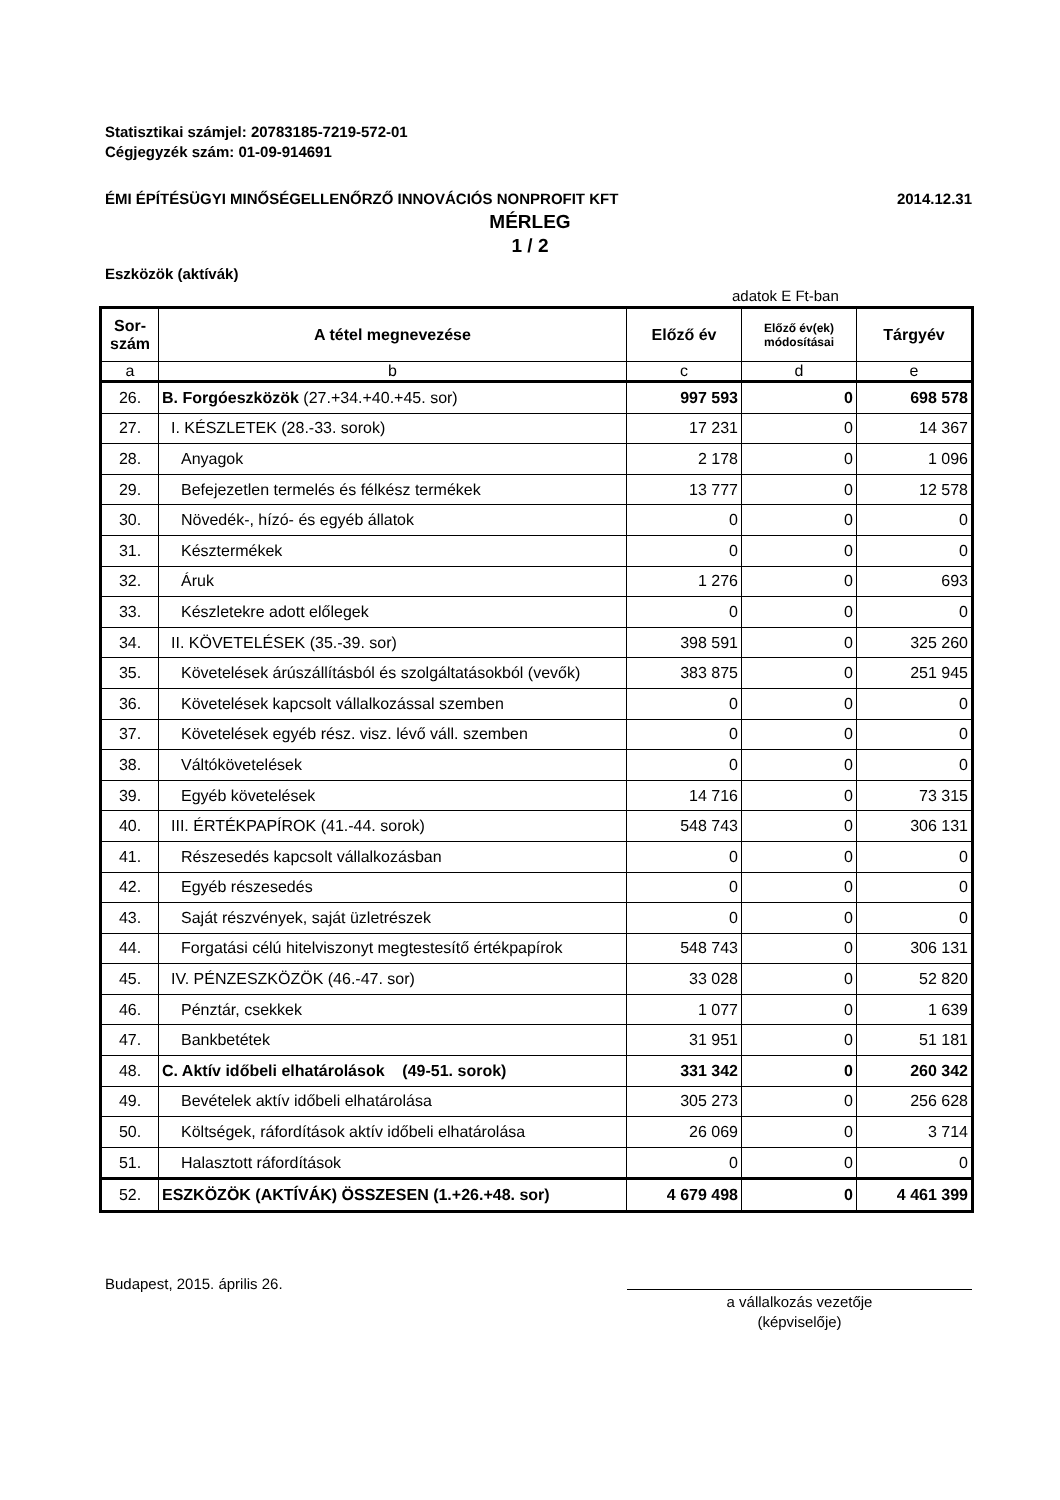Statisztikai számjel: 20783185-7219-572-01
Cégjegyzék szám: 01-09-914691
ÉMI ÉPÍTÉSÜGYI MINŐSÉGELLENŐRZŐ INNOVÁCIÓS NONPROFIT KFT 2014.12.31
MÉRLEG
1 / 2
Eszközök (aktívák)
adatok E Ft-ban
| Sor- szám | A tétel megnevezése | Előző év | Előző év(ek) módosításai | Tárgyév |
| --- | --- | --- | --- | --- |
| a | b | c | d | e |
| 26. | B. Forgóeszközök (27.+34.+40.+45. sor) | 997 593 | 0 | 698 578 |
| 27. | I. KÉSZLETEK (28.-33. sorok) | 17 231 | 0 | 14 367 |
| 28. | Anyagok | 2 178 | 0 | 1 096 |
| 29. | Befejezetlen termelés és félkész termékek | 13 777 | 0 | 12 578 |
| 30. | Növedék-, hízó- és egyéb állatok | 0 | 0 | 0 |
| 31. | Késztermékek | 0 | 0 | 0 |
| 32. | Áruk | 1 276 | 0 | 693 |
| 33. | Készletekre adott előlegek | 0 | 0 | 0 |
| 34. | II. KÖVETELÉSEK (35.-39. sor) | 398 591 | 0 | 325 260 |
| 35. | Követelések árúszállításból és szolgáltatásokból (vevők) | 383 875 | 0 | 251 945 |
| 36. | Követelések kapcsolt vállalkozással szemben | 0 | 0 | 0 |
| 37. | Követelések egyéb rész. visz. lévő váll. szemben | 0 | 0 | 0 |
| 38. | Váltókövetelések | 0 | 0 | 0 |
| 39. | Egyéb követelések | 14 716 | 0 | 73 315 |
| 40. | III. ÉRTÉKPAPÍROK (41.-44. sorok) | 548 743 | 0 | 306 131 |
| 41. | Részesedés kapcsolt vállalkozásban | 0 | 0 | 0 |
| 42. | Egyéb részesedés | 0 | 0 | 0 |
| 43. | Saját részvények, saját üzletrészek | 0 | 0 | 0 |
| 44. | Forgatási célú hitelviszonyt megtestesítő értékpapírok | 548 743 | 0 | 306 131 |
| 45. | IV. PÉNZESZKÖZÖK (46.-47. sor) | 33 028 | 0 | 52 820 |
| 46. | Pénztár, csekkek | 1 077 | 0 | 1 639 |
| 47. | Bankbetétek | 31 951 | 0 | 51 181 |
| 48. | C. Aktív időbeli elhatárolások (49-51. sorok) | 331 342 | 0 | 260 342 |
| 49. | Bevételek aktív időbeli elhatárolása | 305 273 | 0 | 256 628 |
| 50. | Költségek, ráfordítások aktív időbeli elhatárolása | 26 069 | 0 | 3 714 |
| 51. | Halasztott ráfordítások | 0 | 0 | 0 |
| 52. | ESZKÖZÖK (AKTÍVÁK) ÖSSZESEN (1.+26.+48. sor) | 4 679 498 | 0 | 4 461 399 |
Budapest, 2015. április 26.
a vállalkozás vezetője
(képviselője)